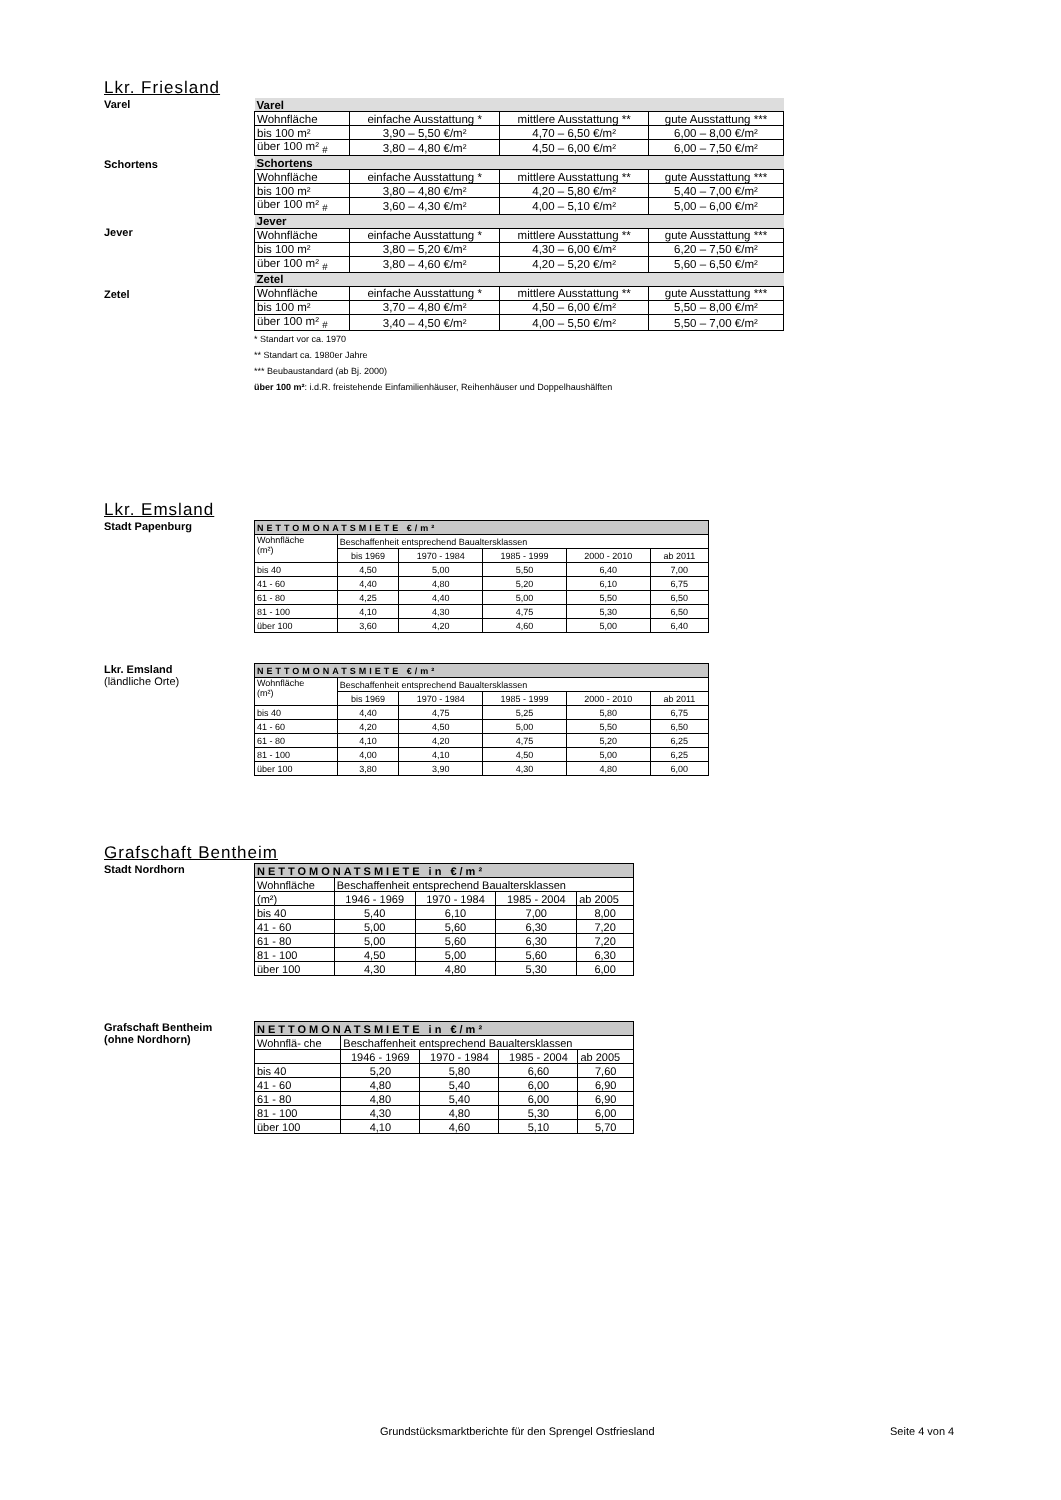Lkr. Friesland
Varel
Schortens
| Varel | | | |
| Wohnfläche | einfache Ausstattung * | mittlere Ausstattung ** | gute Ausstattung *** |
| bis 100 m² | 3,90 – 5,50 €/m² | 4,70 – 6,50 €/m² | 6,00 – 8,00 €/m² |
| über 100 m² <sub>#</sub> | 3,80 – 4,80 €/m² | 4,50 – 6,00 €/m² | 6,00 – 7,50 €/m² |
| Schortens | | | |
| Wohnfläche | einfache Ausstattung * | mittlere Ausstattung ** | gute Ausstattung *** |
| bis 100 m² | 3,80 – 4,80 €/m² | 4,20 – 5,80 €/m² | 5,40 – 7,00 €/m² |
| über 100 m² <sub>#</sub> | 3,60 – 4,30 €/m² | 4,00 – 5,10 €/m² | 5,00 – 6,00 €/m² |
| Jever | | | |
| Wohnfläche | einfache Ausstattung * | mittlere Ausstattung ** | gute Ausstattung *** |
| bis 100 m² | 3,80 – 5,20 €/m² | 4,30 – 6,00 €/m² | 6,20 – 7,50 €/m² |
| über 100 m² <sub>#</sub> | 3,80 – 4,60 €/m² | 4,20 – 5,20 €/m² | 5,60 – 6,50 €/m² |
| Zetel | | | |
| Wohnfläche | einfache Ausstattung * | mittlere Ausstattung ** | gute Ausstattung *** |
| bis 100 m² | 3,70 – 4,80 €/m² | 4,50 – 6,00 €/m² | 5,50 – 8,00 €/m² |
| über 100 m² <sub>#</sub> | 3,40 – 4,50 €/m² | 4,00 – 5,50 €/m² | 5,50 – 7,00 €/m² |
* Standart vor ca. 1970
** Standart ca. 1980er Jahre
*** Beubaustandard (ab Bj. 2000)
über 100 m²: i.d.R. freistehende Einfamilienhäuser, Reihenhäuser und Doppelhaushälften
Jever
Zetel
Lkr. Emsland
Stadt Papenburg
| NETTOMONATSMIETE €/m² | | | | | |
| --- | --- | --- | --- | --- | --- |
| Wohnfläche (m²) | Beschaffenheit entsprechend Baualtersklassen | | | | |
| | bis 1969 | 1970 - 1984 | 1985 - 1999 | 2000 - 2010 | ab 2011 |
| bis 40 | 4,50 | 5,00 | 5,50 | 6,40 | 7,00 |
| 41 - 60 | 4,40 | 4,80 | 5,20 | 6,10 | 6,75 |
| 61 - 80 | 4,25 | 4,40 | 5,00 | 5,50 | 6,50 |
| 81 - 100 | 4,10 | 4,30 | 4,75 | 5,30 | 6,50 |
| über 100 | 3,60 | 4,20 | 4,60 | 5,00 | 6,40 |
Lkr. Emsland
(ländliche Orte)
| NETTOMONATSMIETE €/m² | | | | | |
| --- | --- | --- | --- | --- | --- |
| Wohnfläche (m²) | Beschaffenheit entsprechend Baualtersklassen | | | | |
| | bis 1969 | 1970 - 1984 | 1985 - 1999 | 2000 - 2010 | ab 2011 |
| bis 40 | 4,40 | 4,75 | 5,25 | 5,80 | 6,75 |
| 41 - 60 | 4,20 | 4,50 | 5,00 | 5,50 | 6,50 |
| 61 - 80 | 4,10 | 4,20 | 4,75 | 5,20 | 6,25 |
| 81 - 100 | 4,00 | 4,10 | 4,50 | 5,00 | 6,25 |
| über 100 | 3,80 | 3,90 | 4,30 | 4,80 | 6,00 |
Grafschaft Bentheim
Stadt Nordhorn
| NETTOMONATSMIETE in €/m² | | | | |
| --- | --- | --- | --- | --- |
| Wohnfläche | Beschaffenheit entsprechend Baualtersklassen | | | |
| (m²) | 1946 - 1969 | 1970 - 1984 | 1985 - 2004 | ab 2005 |
| bis 40 | 5,40 | 6,10 | 7,00 | 8,00 |
| 41 - 60 | 5,00 | 5,60 | 6,30 | 7,20 |
| 61 - 80 | 5,00 | 5,60 | 6,30 | 7,20 |
| 81 - 100 | 4,50 | 5,00 | 5,60 | 6,30 |
| über 100 | 4,30 | 4,80 | 5,30 | 6,00 |
Grafschaft Bentheim
(ohne Nordhorn)
| NETTOMONATSMIETE in €/m² | | | | |
| --- | --- | --- | --- | --- |
| Wohnflä- che | Beschaffenheit entsprechend Baualtersklassen | | | |
| | 1946 - 1969 | 1970 - 1984 | 1985 - 2004 | ab 2005 |
| bis 40 | 5,20 | 5,80 | 6,60 | 7,60 |
| 41 - 60 | 4,80 | 5,40 | 6,00 | 6,90 |
| 61 - 80 | 4,80 | 5,40 | 6,00 | 6,90 |
| 81 - 100 | 4,30 | 4,80 | 5,30 | 6,00 |
| über 100 | 4,10 | 4,60 | 5,10 | 5,70 |
Grundstücksmarktberichte für den Sprengel Ostfriesland
Seite 4 von 4